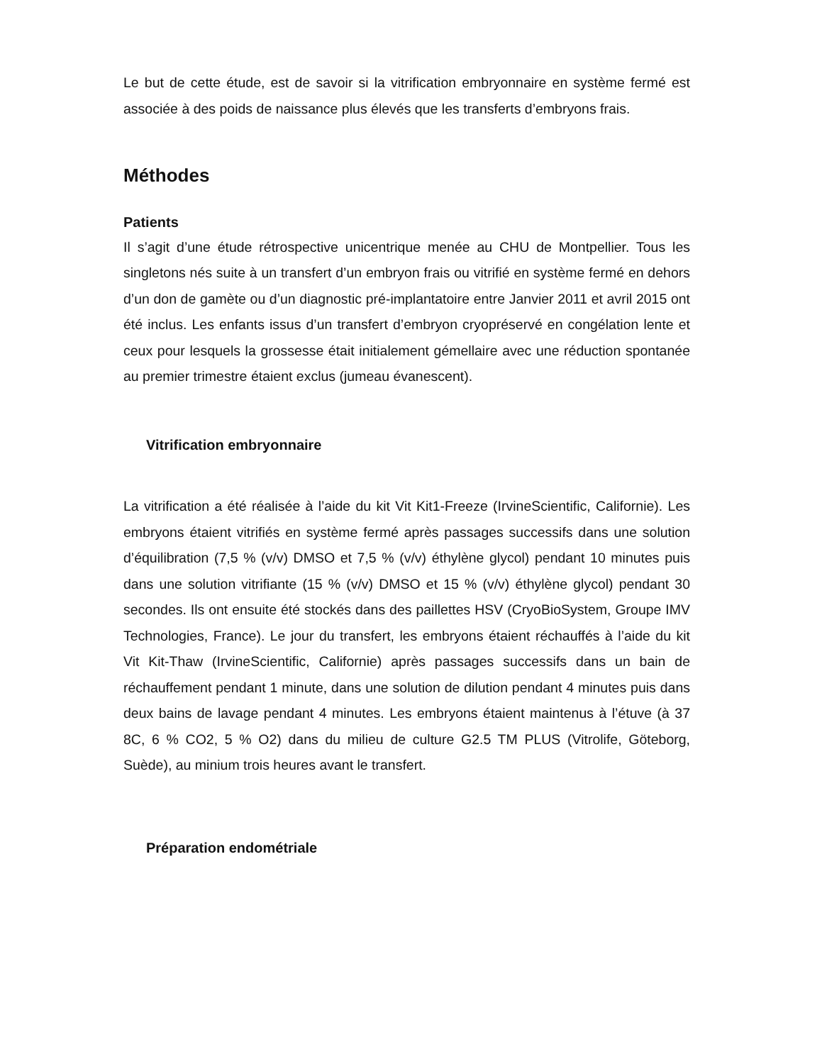Le but de cette étude, est de savoir si la vitrification embryonnaire en système fermé est associée à des poids de naissance plus élevés que les transferts d’embryons frais.
Méthodes
Patients
Il s’agit d’une étude rétrospective unicentrique menée au CHU de Montpellier. Tous les singletons nés suite à un transfert d’un embryon frais ou vitrifié en système fermé en dehors d’un don de gamète ou d’un diagnostic pré-implantatoire entre Janvier 2011 et avril 2015 ont été inclus. Les enfants issus d’un transfert d’embryon cryopréservé en congélation lente et ceux pour lesquels la grossesse était initialement gémellaire avec une réduction spontanée au premier trimestre étaient exclus (jumeau évanescent).
Vitrification embryonnaire
La vitrification a été réalisée à l’aide du kit Vit Kit1-Freeze (IrvineScientific, Californie). Les embryons étaient vitrifiés en système fermé après passages successifs dans une solution d’équilibration (7,5 % (v/v) DMSO et 7,5 % (v/v) éthylène glycol) pendant 10 minutes puis dans une solution vitrifiante (15 % (v/v) DMSO et 15 % (v/v) éthylène glycol) pendant 30 secondes. Ils ont ensuite été stockés dans des paillettes HSV (CryoBioSystem, Groupe IMV Technologies, France). Le jour du transfert, les embryons étaient réchauffés à l’aide du kit Vit Kit-Thaw (IrvineScientific, Californie) après passages successifs dans un bain de réchauffement pendant 1 minute, dans une solution de dilution pendant 4 minutes puis dans deux bains de lavage pendant 4 minutes. Les embryons étaient maintenus à l’étuve (à 37 8C, 6 % CO2, 5 % O2) dans du milieu de culture G2.5 TM PLUS (Vitrolife, Göteborg, Suède), au minium trois heures avant le transfert.
Préparation endométriale